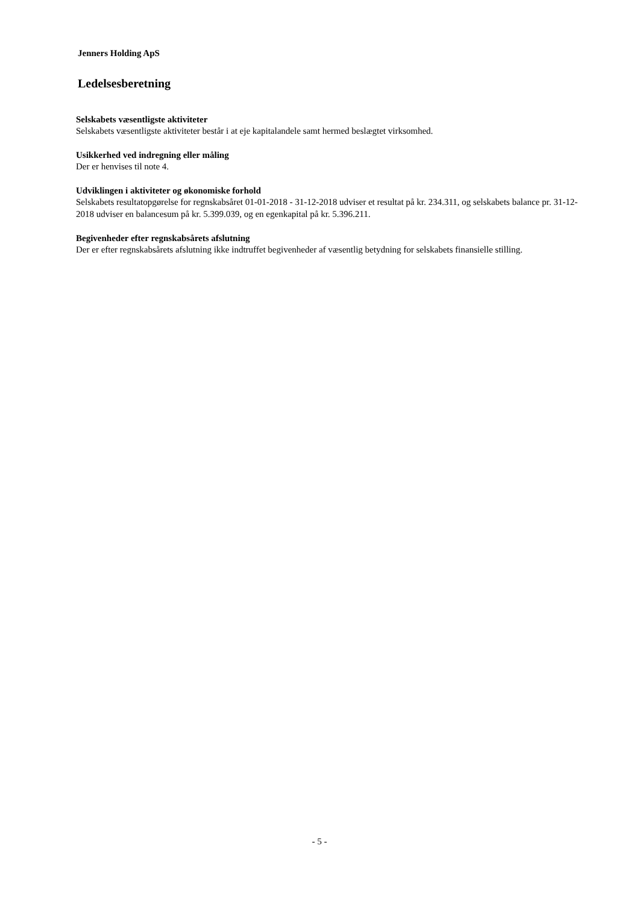Jenners Holding ApS
Ledelsesberetning
Selskabets væsentligste aktiviteter
Selskabets væsentligste aktiviteter består i at eje kapitalandele samt hermed beslægtet virksomhed.
Usikkerhed ved indregning eller måling
Der er henvises til note 4.
Udviklingen i aktiviteter og økonomiske forhold
Selskabets resultatopgørelse for regnskabsåret 01-01-2018 - 31-12-2018 udviser et resultat på kr. 234.311, og selskabets balance pr. 31-12-2018 udviser en balancesum på kr. 5.399.039, og en egenkapital på kr. 5.396.211.
Begivenheder efter regnskabsårets afslutning
Der er efter regnskabsårets afslutning ikke indtruffet begivenheder af væsentlig betydning for selskabets finansielle stilling.
- 5 -